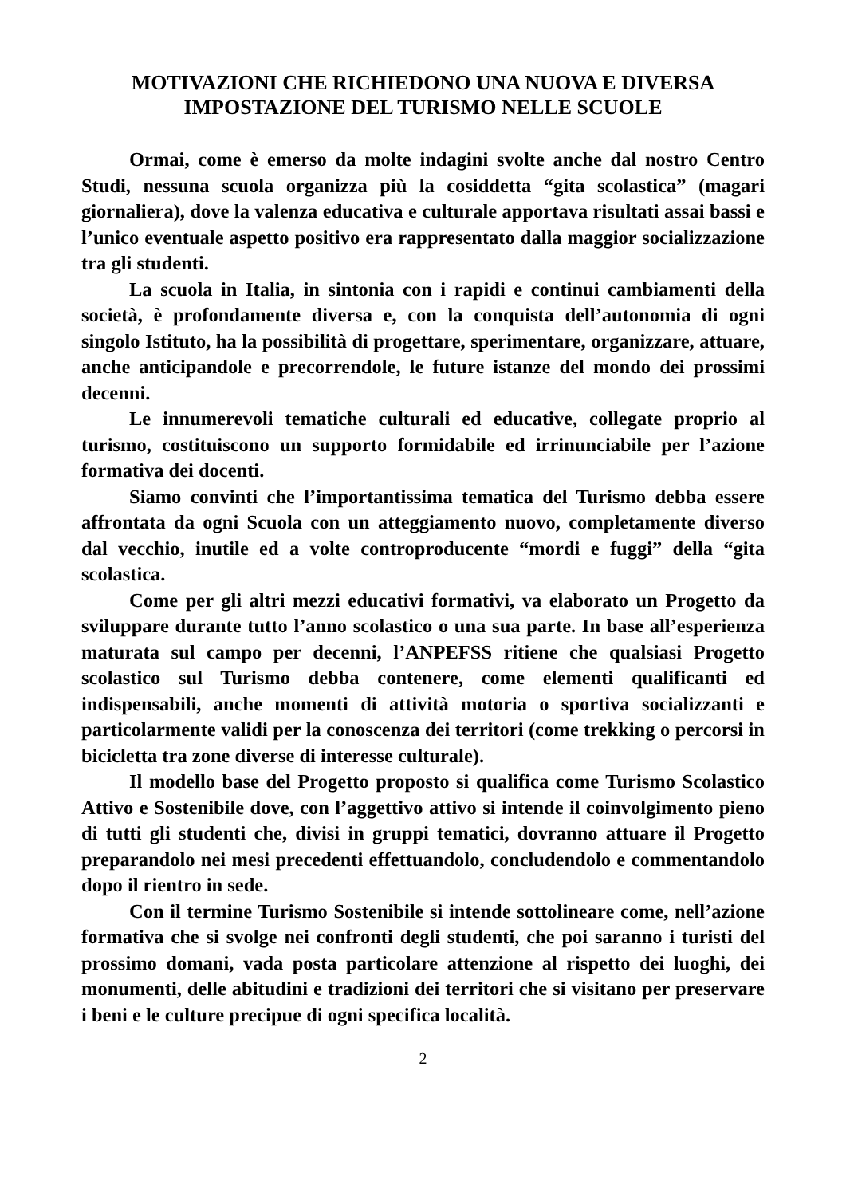MOTIVAZIONI CHE RICHIEDONO UNA NUOVA E DIVERSA
IMPOSTAZIONE DEL TURISMO NELLE SCUOLE
Ormai, come è emerso da molte indagini svolte anche dal nostro Centro Studi, nessuna scuola organizza più la cosiddetta “gita scolastica” (magari giornaliera), dove la valenza educativa e culturale apportava risultati assai bassi e l’unico eventuale aspetto positivo era rappresentato dalla maggior socializzazione tra gli studenti.
La scuola in Italia, in sintonia con i rapidi e continui cambiamenti della società, è profondamente diversa e, con la conquista dell’autonomia di ogni singolo Istituto, ha la possibilità di progettare, sperimentare, organizzare, attuare, anche anticipandole e precorrendole, le future istanze del mondo dei prossimi decenni.
Le innumerevoli tematiche culturali ed educative, collegate proprio al turismo, costituiscono un supporto formidabile ed irrinunciabile per l’azione formativa dei docenti.
Siamo convinti che l’importantissima tematica del Turismo debba essere affrontata da ogni Scuola con un atteggiamento nuovo, completamente diverso dal vecchio, inutile ed a volte controproducente “mordi e fuggi” della “gita scolastica.
Come per gli altri mezzi educativi formativi, va elaborato un Progetto da sviluppare durante tutto l’anno scolastico o una sua parte. In base all’esperienza maturata sul campo per decenni, l’ANPEFSS ritiene che qualsiasi Progetto scolastico sul Turismo debba contenere, come elementi qualificanti ed indispensabili, anche momenti di attività motoria o sportiva socializzanti e particolarmente validi per la conoscenza dei territori (come trekking o percorsi in bicicletta tra zone diverse di interesse culturale).
Il modello base del Progetto proposto si qualifica come Turismo Scolastico Attivo e Sostenibile dove, con l’aggettivo attivo si intende il coinvolgimento pieno di tutti gli studenti che, divisi in gruppi tematici, dovranno attuare il Progetto preparandolo nei mesi precedenti effettuandolo, concludendolo e commentandolo dopo il rientro in sede.
Con il termine Turismo Sostenibile si intende sottolineare come, nell’azione formativa che si svolge nei confronti degli studenti, che poi saranno i turisti del prossimo domani, vada posta particolare attenzione al rispetto dei luoghi, dei monumenti, delle abitudini e tradizioni dei territori che si visitano per preservare i beni e le culture precipue di ogni specifica località.
2